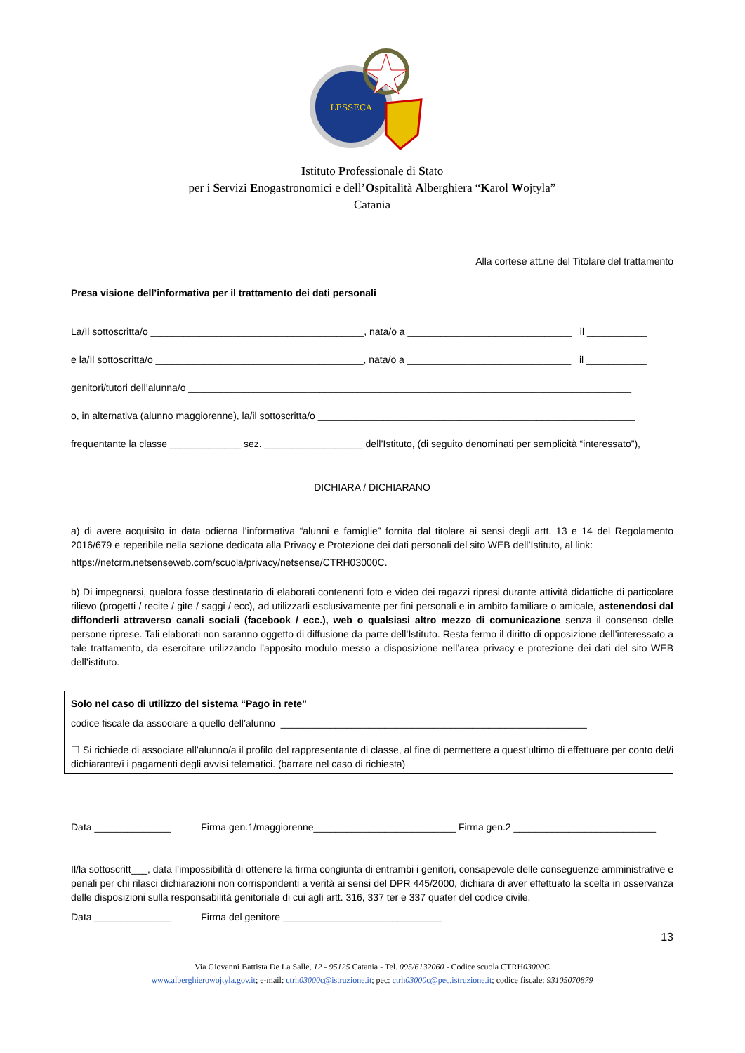LESSECA
Istituto Professionale di Stato
per i Servizi Enogastronomici e dell’Ospitalità Alberghiera “Karol Wojtyla”
Catania
Alla cortese att.ne del Titolare del trattamento
Presa visione dell’informativa per il trattamento dei dati personali
La/Il sottoscritta/o _______________________________________, nata/o a ______________________________ il ___________
e la/Il sottoscritta/o ______________________________________, nata/o a ______________________________ il ___________
genitori/tutori dell’alunna/o _________________________________________________________________________________
o, in alternativa (alunno maggiorenne), la/il sottoscritta/o __________________________________________________________
frequentante la classe _____________ sez. __________________ dell’Istituto, (di seguito denominati per semplicità “interessato”),
DICHIARA / DICHIARANO
a) di avere acquisito in data odierna l’informativa “alunni e famiglie” fornita dal titolare ai sensi degli artt. 13 e 14 del Regolamento 2016/679 e reperibile nella sezione dedicata alla Privacy e Protezione dei dati personali del sito WEB dell’Istituto, al link:
https://netcrm.netsenseweb.com/scuola/privacy/netsense/CTRH03000C.
b) Di impegnarsi, qualora fosse destinatario di elaborati contenenti foto e video dei ragazzi ripresi durante attività didattiche di particolare rilievo (progetti / recite / gite / saggi / ecc), ad utilizzarli esclusivamente per fini personali e in ambito familiare o amicale, astenendosi dal diffonderli attraverso canali sociali (facebook / ecc.), web o qualsiasi altro mezzo di comunicazione senza il consenso delle persone riprese. Tali elaborati non saranno oggetto di diffusione da parte dell’Istituto. Resta fermo il diritto di opposizione dell’interessato a tale trattamento, da esercitare utilizzando l’apposito modulo messo a disposizione nell’area privacy e protezione dei dati del sito WEB dell’istituto.
Solo nel caso di utilizzo del sistema “Pago in rete”
codice fiscale da associare a quello dell’alunno ________________________________________________________
☐ Si richiede di associare all’alunno/a il profilo del rappresentante di classe, al fine di permettere a quest’ultimo di effettuare per conto del/i dichiarante/i i pagamenti degli avvisi telematici. (barrare nel caso di richiesta)
Data ______________ Firma gen.1/maggiorenne__________________________ Firma gen.2 __________________________
Il/la sottoscritt___, data l’impossibilità di ottenere la firma congiunta di entrambi i genitori, consapevole delle conseguenze amministrative e penali per chi rilasci dichiarazioni non corrispondenti a verità ai sensi del DPR 445/2000, dichiara di aver effettuato la scelta in osservanza delle disposizioni sulla responsabilità genitoriale di cui agli artt. 316, 337 ter e 337 quater del codice civile.
Data ______________ Firma del genitore _____________________________
13
Via Giovanni Battista De La Salle, 12 - 95125 Catania - Tel. 095/6132060 - Codice scuola CTRH03000 C
www.alberghierowojtyla.gov.it; e-mail: ctrh03000c@istruzione.it; pec: ctrh03000c@pec.istruzione.it; codice fiscale: 93105070879